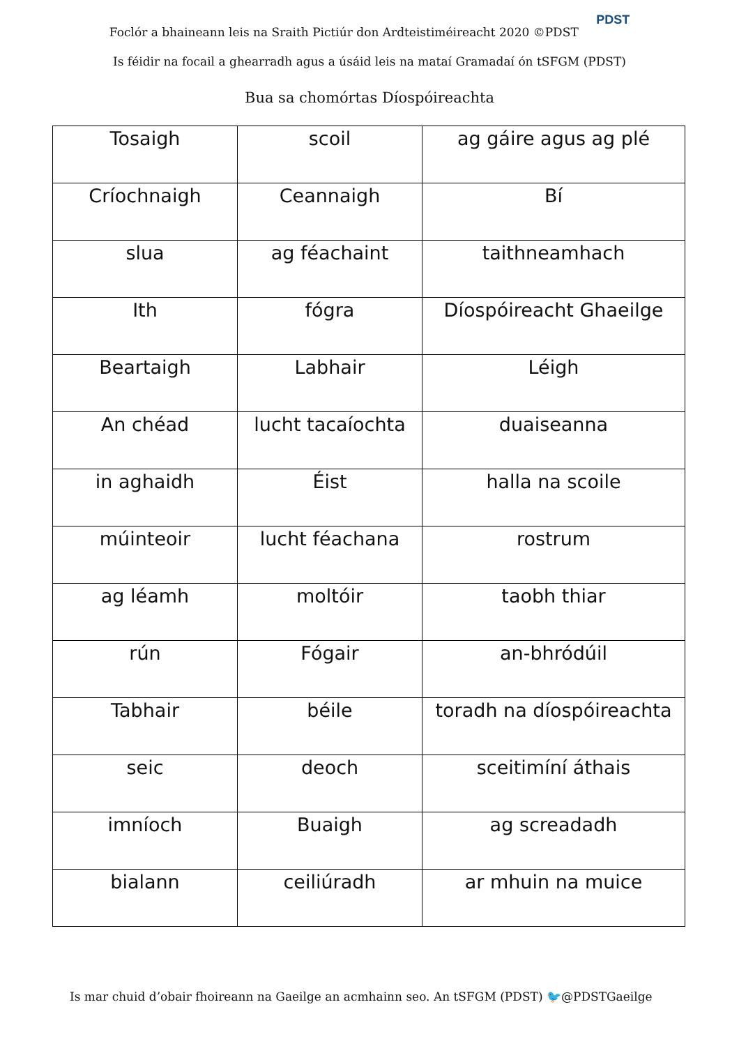Foclór a bhaineann leis na Sraith Pictiúr don Ardteistiméireacht 2020 ©PDST PDST
Is féidir na focail a ghearradh agus a úsáid leis na mataí Gramadaí ón tSFGM (PDST)
Bua sa chomórtas Díospóireachta
| Tosaigh | scoil | ag gáire agus ag plé |
| Críochnaigh | Ceannaigh | Bí |
| slua | ag féachaint | taithneamhach |
| Ith | fógra | Díospóireacht Ghaeilge |
| Beartaigh | Labhair | Léigh |
| An chéad | lucht tacaíochta | duaiseanna |
| in aghaidh | Éist | halla na scoile |
| múinteoir | lucht féachana | rostrum |
| ag léamh | moltóir | taobh thiar |
| rún | Fógair | an-bhródúil |
| Tabhair | béile | toradh na díospóireachta |
| seic | deoch | sceitimíní áthais |
| imníoch | Buaigh | ag screadadh |
| bialann | ceiliúradh | ar mhuin na muice |
Is mar chuid d’obair fhoireann na Gaeilge an acmhainn seo. An tSFGM (PDST) 🐦@PDSTGaeilge